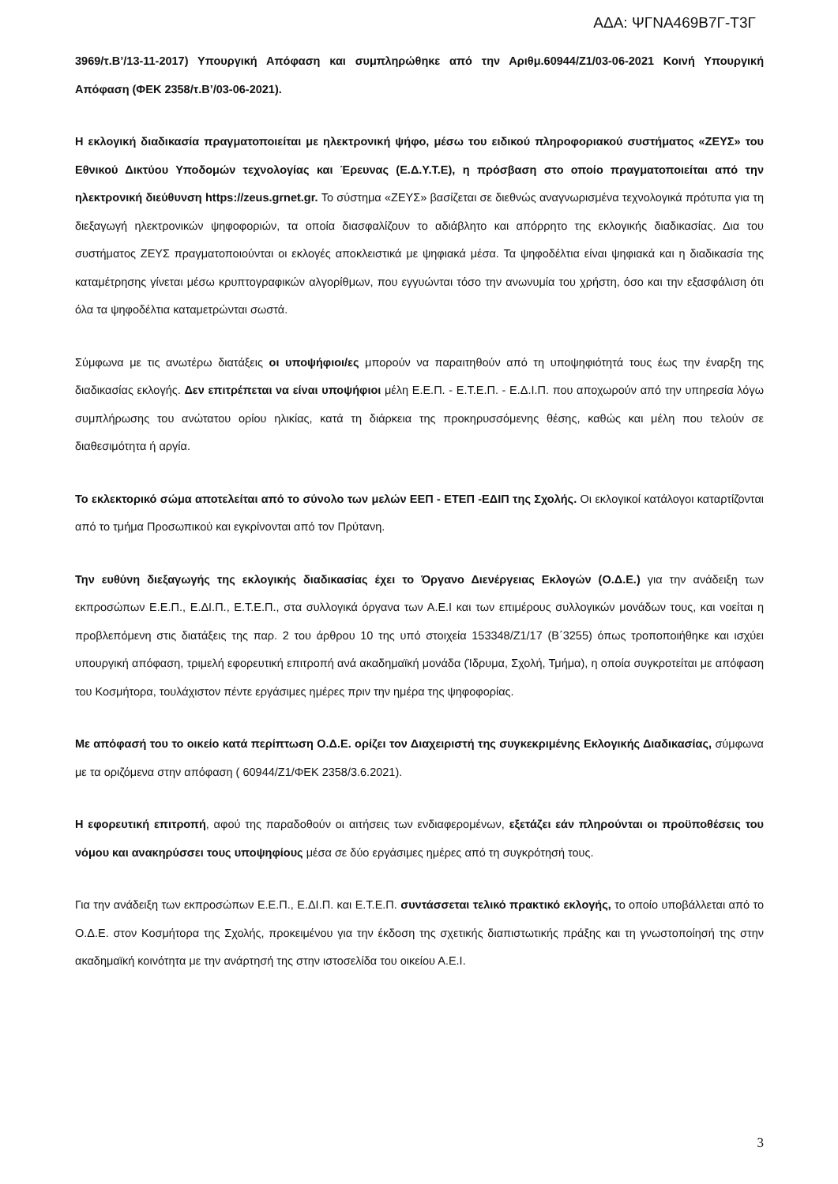ΑΔΑ: ΨΓΝΑ469Β7Γ-Τ3Γ
3969/τ.Β’/13-11-2017) Υπουργική Απόφαση και συμπληρώθηκε από την Αριθμ.60944/Ζ1/03-06-2021 Κοινή Υπουργική Απόφαση (ΦΕΚ 2358/τ.Β’/03-06-2021).
Η εκλογική διαδικασία πραγματοποιείται με ηλεκτρονική ψήφο, μέσω του ειδικού πληροφοριακού συστήματος «ΖΕΥΣ» του Εθνικού Δικτύου Υποδομών τεχνολογίας και Έρευνας (Ε.Δ.Υ.Τ.Ε), η πρόσβαση στο οποίο πραγματοποιείται από την ηλεκτρονική διεύθυνση https://zeus.grnet.gr. Το σύστημα «ΖΕΥΣ» βασίζεται σε διεθνώς αναγνωρισμένα τεχνολογικά πρότυπα για τη διεξαγωγή ηλεκτρονικών ψηφοφοριών, τα οποία διασφαλίζουν το αδιάβλητο και απόρρητο της εκλογικής διαδικασίας. Δια του συστήματος ΖΕΥΣ πραγματοποιούνται οι εκλογές αποκλειστικά με ψηφιακά μέσα. Τα ψηφοδέλτια είναι ψηφιακά και η διαδικασία της καταμέτρησης γίνεται μέσω κρυπτογραφικών αλγορίθμων, που εγγυώνται τόσο την ανωνυμία του χρήστη, όσο και την εξασφάλιση ότι όλα τα ψηφοδέλτια καταμετρώνται σωστά.
Σύμφωνα με τις ανωτέρω διατάξεις οι υποψήφιοι/ες μπορούν να παραιτηθούν από τη υποψηφιότητά τους έως την έναρξη της διαδικασίας εκλογής. Δεν επιτρέπεται να είναι υποψήφιοι μέλη Ε.Ε.Π. - Ε.Τ.Ε.Π. - Ε.Δ.Ι.Π. που αποχωρούν από την υπηρεσία λόγω συμπλήρωσης του ανώτατου ορίου ηλικίας, κατά τη διάρκεια της προκηρυσσόμενης θέσης, καθώς και μέλη που τελούν σε διαθεσιμότητα ή αργία.
Το εκλεκτορικό σώμα αποτελείται από το σύνολο των μελών ΕΕΠ - ΕΤΕΠ -ΕΔΙΠ της Σχολής. Οι εκλογικοί κατάλογοι καταρτίζονται από το τμήμα Προσωπικού και εγκρίνονται από τον Πρύτανη.
Την ευθύνη διεξαγωγής της εκλογικής διαδικασίας έχει το Όργανο Διενέργειας Εκλογών (Ο.Δ.Ε.) για την ανάδειξη των εκπροσώπων Ε.Ε.Π., Ε.ΔΙ.Π., Ε.Τ.Ε.Π., στα συλλογικά όργανα των Α.Ε.Ι και των επιμέρους συλλογικών μονάδων τους, και νοείται η προβλεπόμενη στις διατάξεις της παρ. 2 του άρθρου 10 της υπό στοιχεία 153348/Ζ1/17 (Β΄3255) όπως τροποποιήθηκε και ισχύει υπουργική απόφαση, τριμελή εφορευτική επιτροπή ανά ακαδημαϊκή μονάδα (Ίδρυμα, Σχολή, Τμήμα), η οποία συγκροτείται με απόφαση του Κοσμήτορα, τουλάχιστον πέντε εργάσιμες ημέρες πριν την ημέρα της ψηφοφορίας.
Με απόφασή του το οικείο κατά περίπτωση Ο.Δ.Ε. ορίζει τον Διαχειριστή της συγκεκριμένης Εκλογικής Διαδικασίας, σύμφωνα με τα οριζόμενα στην απόφαση ( 60944/Ζ1/ΦΕΚ 2358/3.6.2021).
Η εφορευτική επιτροπή, αφού της παραδοθούν οι αιτήσεις των ενδιαφερομένων, εξετάζει εάν πληρούνται οι προϋποθέσεις του νόμου και ανακηρύσσει τους υποψηφίους μέσα σε δύο εργάσιμες ημέρες από τη συγκρότησή τους.
Για την ανάδειξη των εκπροσώπων Ε.Ε.Π., Ε.ΔΙ.Π. και Ε.Τ.Ε.Π. συντάσσεται τελικό πρακτικό εκλογής, το οποίο υποβάλλεται από το Ο.Δ.Ε. στον Κοσμήτορα της Σχολής, προκειμένου για την έκδοση της σχετικής διαπιστωτικής πράξης και τη γνωστοποίησή της στην ακαδημαϊκή κοινότητα με την ανάρτησή της στην ιστοσελίδα του οικείου Α.Ε.Ι.
3